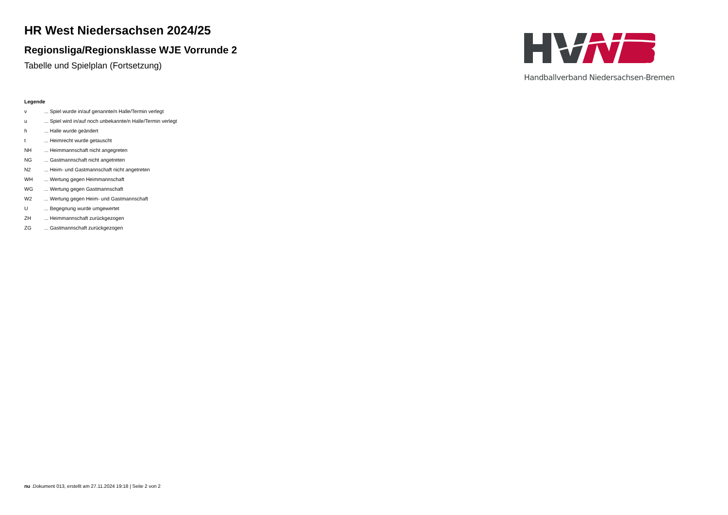HR West Niedersachsen 2024/25
Regionsliga/Regionsklasse WJE Vorrunde 2
Tabelle und Spielplan (Fortsetzung)
Handballverband Niedersachsen-Bremen
Legende
| v | ... Spiel wurde in/auf genannte/n Halle/Termin verlegt |
| u | ... Spiel wird in/auf noch unbekannte/n Halle/Termin verlegt |
| h | ... Halle wurde geändert |
| t | ... Heimrecht wurde getauscht |
| NH | ... Heimmannschaft nicht angegreten |
| NG | ... Gastmannschaft nicht angetreten |
| N2 | ... Heim- und Gastmannschaft nicht angetreten |
| WH | ... Wertung gegen Heimmannschaft |
| WG | ... Wertung gegen Gastmannschaft |
| W2 | ... Wertung gegen Heim- und Gastmannschaft |
| U | ... Begegnung wurde umgewertet |
| ZH | ... Heimmannschaft zurückgezogen |
| ZG | ... Gastmannschaft zurückgezogen |
nu .Dokument 013, erstellt am 27.11.2024 19:18 | Seite 2 von 2